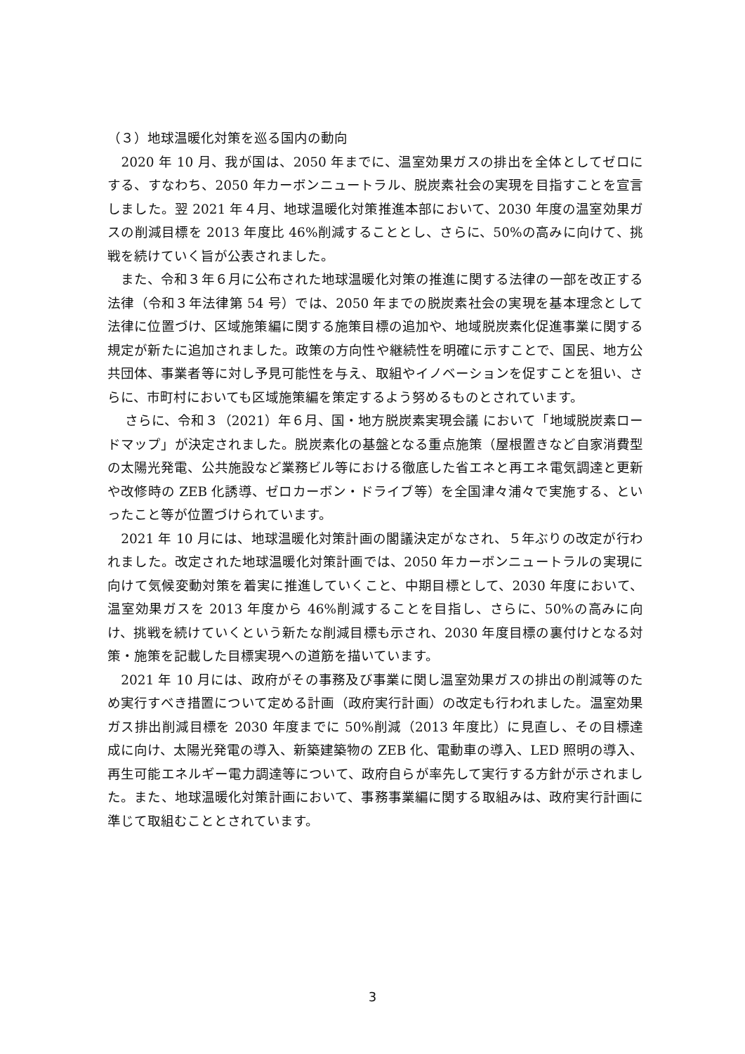（３）地球温暖化対策を巡る国内の動向
　2020 年 10 月、我が国は、2050 年までに、温室効果ガスの排出を全体としてゼロにする、すなわち、2050 年カーボンニュートラル、脱炭素社会の実現を目指すことを宣言しました。翌 2021 年４月、地球温暖化対策推進本部において、2030 年度の温室効果ガスの削減目標を 2013 年度比 46%削減することとし、さらに、50%の高みに向けて、挑戦を続けていく旨が公表されました。
　また、令和３年６月に公布された地球温暖化対策の推進に関する法律の一部を改正する法律（令和３年法律第 54 号）では、2050 年までの脱炭素社会の実現を基本理念として法律に位置づけ、区域施策編に関する施策目標の追加や、地域脱炭素化促進事業に関する規定が新たに追加されました。政策の方向性や継続性を明確に示すことで、国民、地方公共団体、事業者等に対し予見可能性を与え、取組やイノベーションを促すことを狙い、さらに、市町村においても区域施策編を策定するよう努めるものとされています。
　 さらに、令和３（2021）年６月、国・地方脱炭素実現会議 において「地域脱炭素ロードマップ」が決定されました。脱炭素化の基盤となる重点施策（屋根置きなど自家消費型の太陽光発電、公共施設など業務ビル等における徹底した省エネと再エネ電気調達と更新や改修時の ZEB 化誘導、ゼロカーボン・ドライブ等）を全国津々浦々で実施する、といったこと等が位置づけられています。
　2021 年 10 月には、地球温暖化対策計画の閣議決定がなされ、５年ぶりの改定が行われました。改定された地球温暖化対策計画では、2050 年カーボンニュートラルの実現に向けて気候変動対策を着実に推進していくこと、中期目標として、2030 年度において、温室効果ガスを 2013 年度から 46%削減することを目指し、さらに、50%の高みに向け、挑戦を続けていくという新たな削減目標も示され、2030 年度目標の裏付けとなる対策・施策を記載した目標実現への道筋を描いています。
　2021 年 10 月には、政府がその事務及び事業に関し温室効果ガスの排出の削減等のため実行すべき措置について定める計画（政府実行計画）の改定も行われました。温室効果ガス排出削減目標を 2030 年度までに 50%削減（2013 年度比）に見直し、その目標達成に向け、太陽光発電の導入、新築建築物の ZEB 化、電動車の導入、LED 照明の導入、再生可能エネルギー電力調達等について、政府自らが率先して実行する方針が示されました。また、地球温暖化対策計画において、事務事業編に関する取組みは、政府実行計画に準じて取組むこととされています。
3